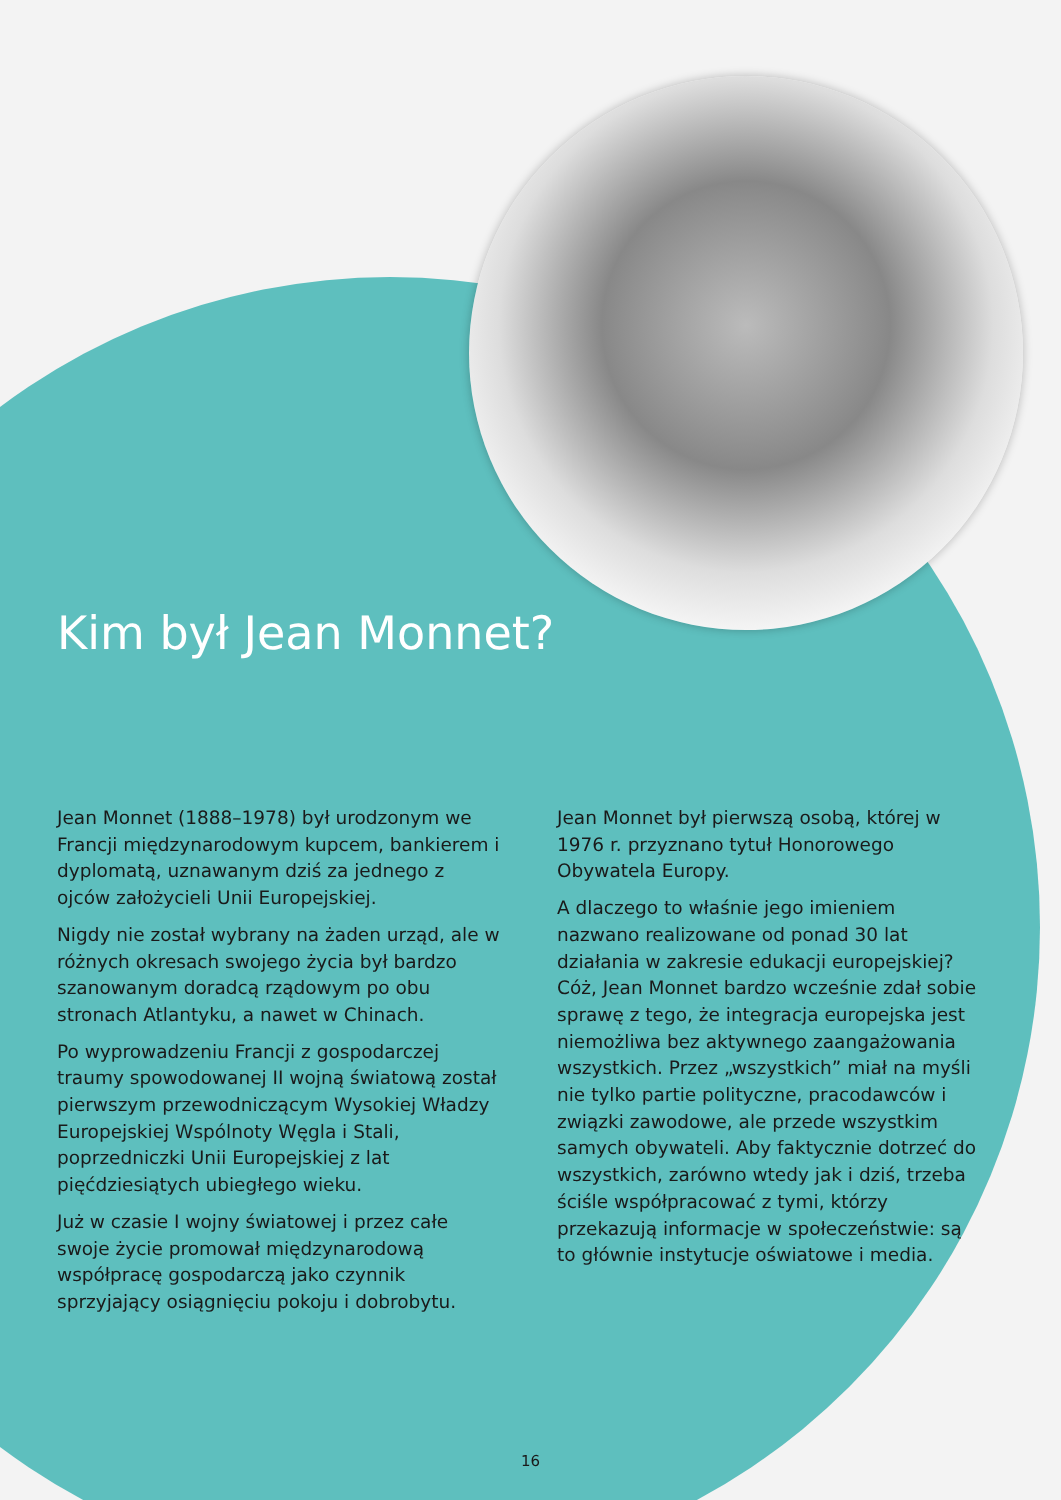Kim był Jean Monnet?
Jean Monnet (1888–1978) był urodzonym we Francji międzynarodowym kupcem, bankierem i dyplomatą, uznawanym dziś za jednego z ojców założycieli Unii Europejskiej.
Nigdy nie został wybrany na żaden urząd, ale w różnych okresach swojego życia był bardzo szanowanym doradcą rządowym po obu stronach Atlantyku, a nawet w Chinach.
Po wyprowadzeniu Francji z gospodarczej traumy spowodowanej II wojną światową został pierwszym przewodniczącym Wysokiej Władzy Europejskiej Wspólnoty Węgla i Stali, poprzedniczki Unii Europejskiej z lat pięćdziesiątych ubiegłego wieku.
Już w czasie I wojny światowej i przez całe swoje życie promował międzynarodową współpracę gospodarczą jako czynnik sprzyjający osiągnięciu pokoju i dobrobytu.
Jean Monnet był pierwszą osobą, której w 1976 r. przyznano tytuł Honorowego Obywatela Europy.
A dlaczego to właśnie jego imieniem nazwano realizowane od ponad 30 lat działania w zakresie edukacji europejskiej? Cóż, Jean Monnet bardzo wcześnie zdał sobie sprawę z tego, że integracja europejska jest niemożliwa bez aktywnego zaangażowania wszystkich. Przez „wszystkich” miał na myśli nie tylko partie polityczne, pracodawców i związki zawodowe, ale przede wszystkim samych obywateli. Aby faktycznie dotrzeć do wszystkich, zarówno wtedy jak i dziś, trzeba ściśle współpracować z tymi, którzy przekazują informacje w społeczeństwie: są to głównie instytucje oświatowe i media.
16